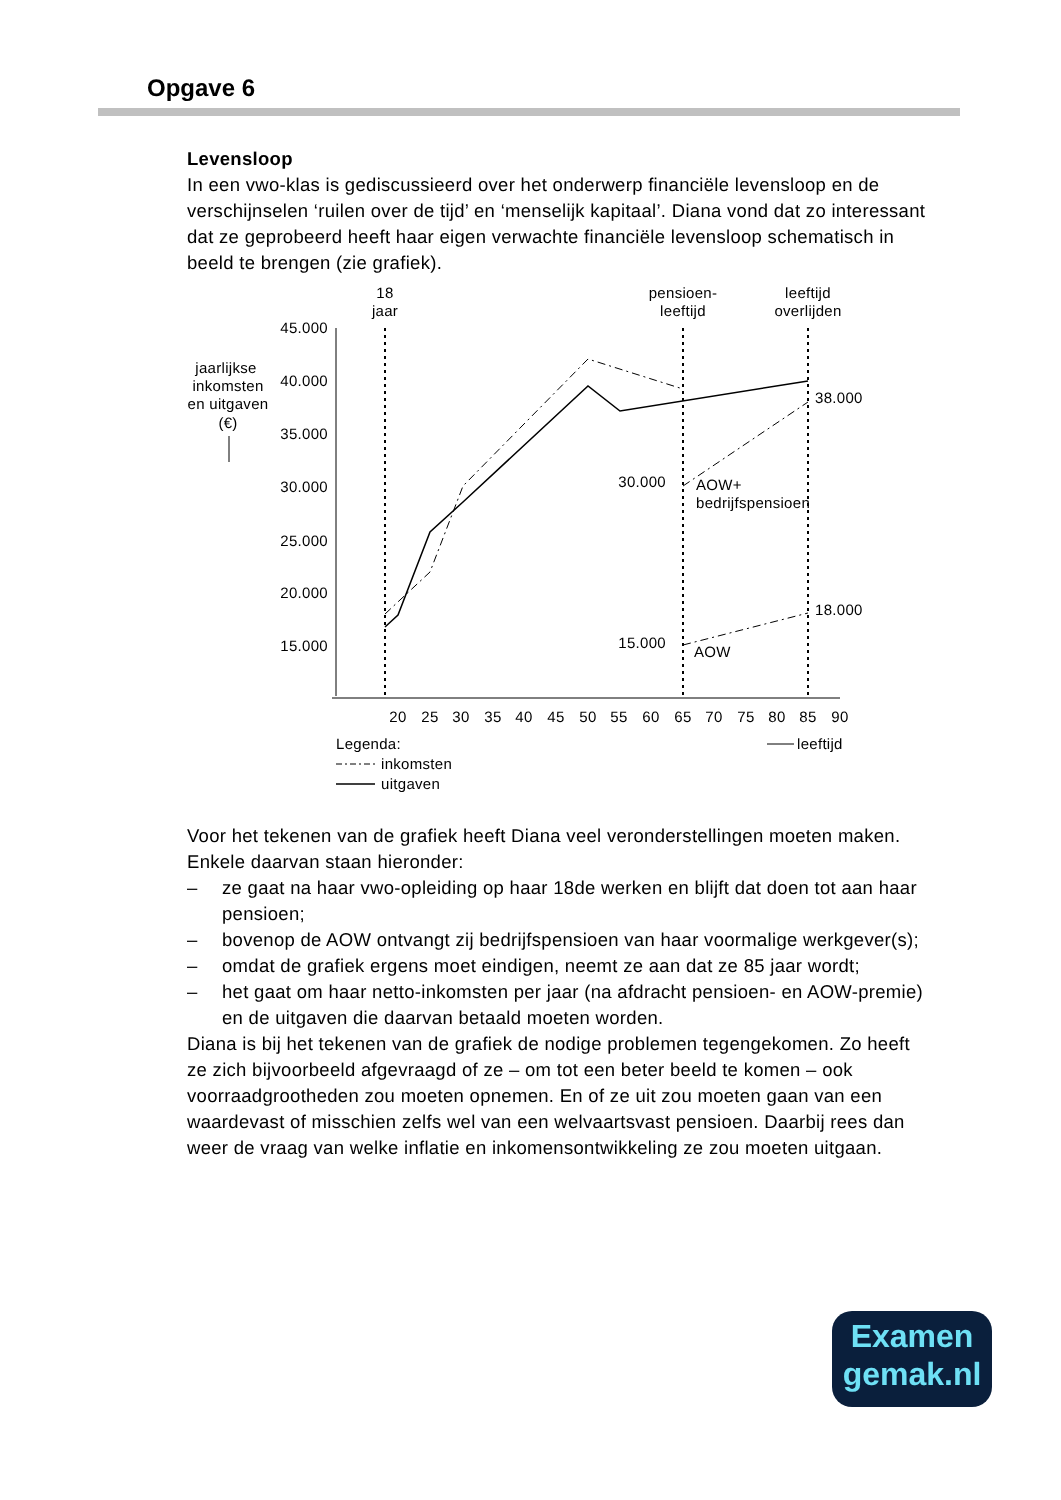Opgave 6
Levensloop
In een vwo-klas is gediscussieerd over het onderwerp financiële levensloop en de verschijnselen ‘ruilen over de tijd’ en ‘menselijk kapitaal’. Diana vond dat zo interessant dat ze geprobeerd heeft haar eigen verwachte financiële levensloop schematisch in beeld te brengen (zie grafiek).
18
jaar
pensioen-
leeftijd
leeftijd
overlijden
jaarlijkse
inkomsten
en uitgaven
(€)
45.000
40.000
35.000
30.000
25.000
20.000
15.000
38.000
30.000
AOW+
bedrijfspensioen
18.000
15.000
AOW
20
25
30
35
40
45
50
55
60
65
70
75
80
85
90
Legenda:
leeftijd
inkomsten
uitgaven
Voor het tekenen van de grafiek heeft Diana veel veronderstellingen moeten maken. Enkele daarvan staan hieronder:
– ze gaat na haar vwo-opleiding op haar 18de werken en blijft dat doen tot aan haar pensioen;
– bovenop de AOW ontvangt zij bedrijfspensioen van haar voormalige werkgever(s);
– omdat de grafiek ergens moet eindigen, neemt ze aan dat ze 85 jaar wordt;
– het gaat om haar netto-inkomsten per jaar (na afdracht pensioen- en AOW-premie) en de uitgaven die daarvan betaald moeten worden.
Diana is bij het tekenen van de grafiek de nodige problemen tegengekomen. Zo heeft ze zich bijvoorbeeld afgevraagd of ze – om tot een beter beeld te komen – ook voorraadgrootheden zou moeten opnemen. En of ze uit zou moeten gaan van een waardevast of misschien zelfs wel van een welvaartsvast pensioen. Daarbij rees dan weer de vraag van welke inflatie en inkomensontwikkeling ze zou moeten uitgaan.
Examen
gemak.nl